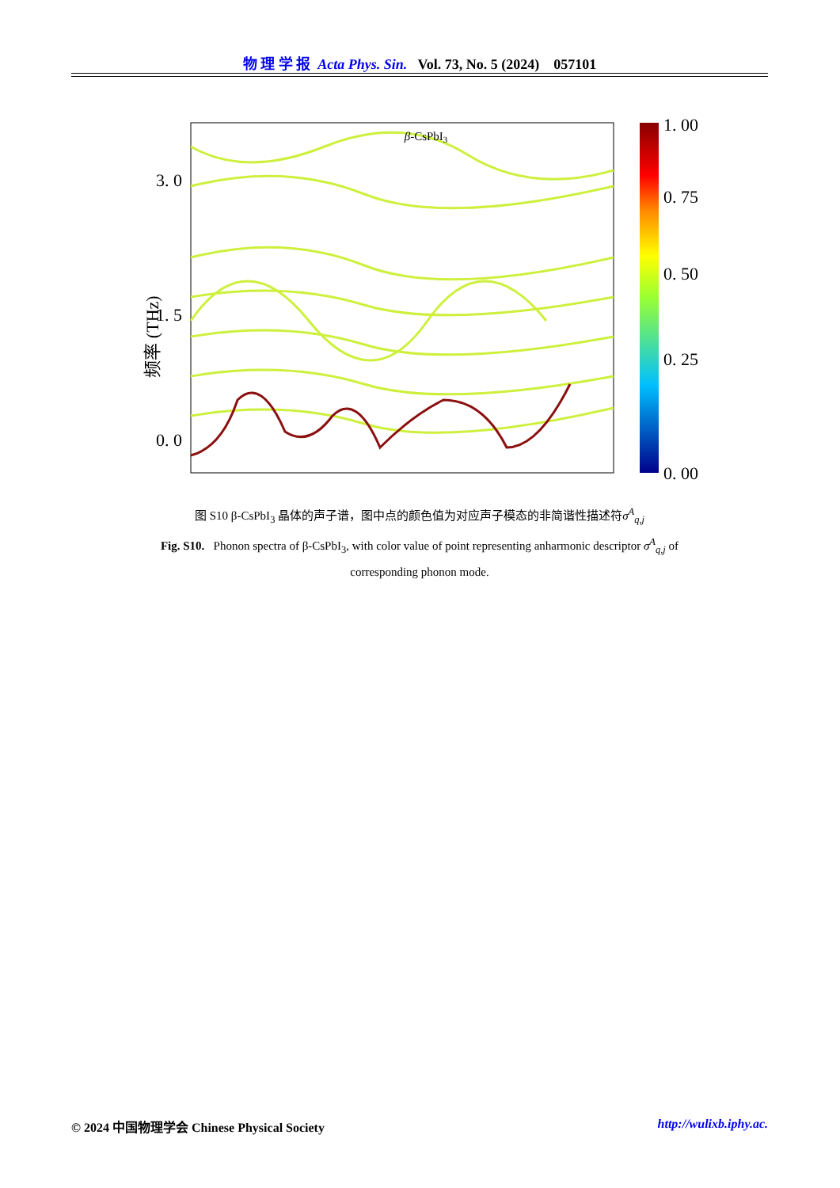物 理 学 报 Acta Phys. Sin. Vol. 73, No. 5 (2024) 057101
3. 0
1. 5
0. 0
频率 (THz)
β-CsPbI3
1. 00
0. 75
0. 50
0. 25
0. 00
图 S10 β-CsPbI<sub>3</sub> 晶体的声子谱，图中点的颜色值为对应声子模态的非简谐性描述符σ<sup>A</sup><sub>q,j</sub>
Fig. S10. Phonon spectra of β-CsPbI<sub>3</sub>, with color value of point representing anharmonic descriptor σ<sup>A</sup><sub>q,j</sub> of corresponding phonon mode.
© 2024 中国物理学会 Chinese Physical Society http://wulixb.iphy.ac.